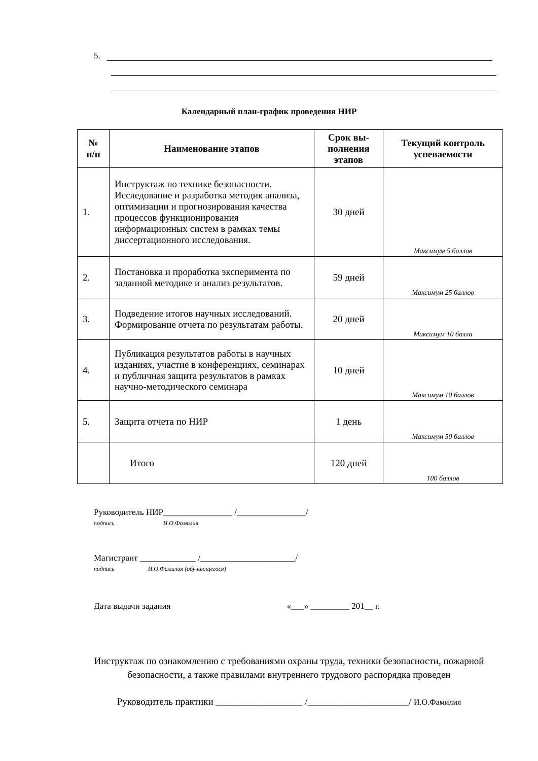5.
Календарный план-график проведения НИР
| № п/п | Наименование этапов | Срок вы- полнения этапов | Текущий контроль успеваемости |
| --- | --- | --- | --- |
| 1. | Инструктаж по технике безопасности. Исследование и разработка методик анализа, оптимизации и прогнозирования качества процессов функционирования информационных систем в рамках темы диссертационного исследования. | 30 дней | Максимум 5 баллов |
| 2. | Постановка и проработка эксперимента по заданной методике и анализ результатов. | 59 дней | Максимум 25 баллов |
| 3. | Подведение итогов научных исследований. Формирование отчета по результатам работы. | 20 дней | Максимум 10 балла |
| 4. | Публикация результатов работы в научных изданиях, участие в конференциях, семинарах и публичная защита результатов в рамках научно-методического семинара | 10 дней | Максимум 10 баллов |
| 5. | Защита отчета по НИР | 1 день | Максимум 50 баллов |
| | Итого | 120 дней | 100 баллов |
Руководитель НИР________________ /________________/
подпись И.О.Фамилия
Магистрант _____________ /______________________/
подпись И.О.Фамилия (обучающегося)
Дата выдачи задания «___» _________ 201__ г.
Инструктаж по ознакомлению с требованиями охраны труда, техники безопасности, пожарной безопасности, а также правилами внутреннего трудового распорядка проведен
Руководитель практики __________________ /_____________________/ И.О.Фамилия